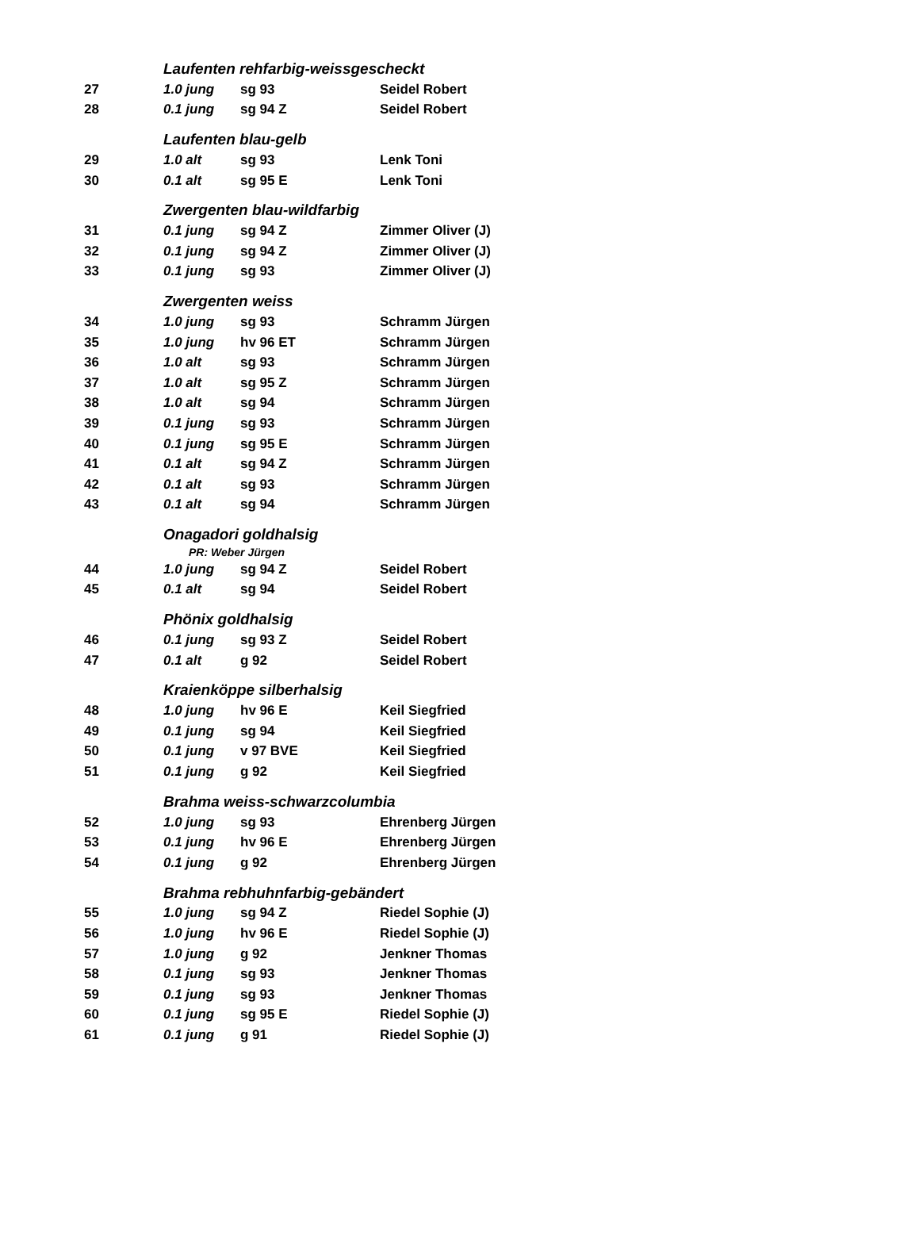| | Laufenten rehfarbig-weissgescheckt | | |
| 27 | 1.0 jung | sg 93 | Seidel Robert |
| 28 | 0.1 jung | sg 94 Z | Seidel Robert |
| | Laufenten blau-gelb | | |
| 29 | 1.0 alt | sg 93 | Lenk Toni |
| 30 | 0.1 alt | sg 95 E | Lenk Toni |
| | Zwergenten blau-wildfarbig | | |
| 31 | 0.1 jung | sg 94 Z | Zimmer Oliver (J) |
| 32 | 0.1 jung | sg 94 Z | Zimmer Oliver (J) |
| 33 | 0.1 jung | sg 93 | Zimmer Oliver (J) |
| | Zwergenten weiss | | |
| 34 | 1.0 jung | sg 93 | Schramm Jürgen |
| 35 | 1.0 jung | hv 96 ET | Schramm Jürgen |
| 36 | 1.0 alt | sg 93 | Schramm Jürgen |
| 37 | 1.0 alt | sg 95 Z | Schramm Jürgen |
| 38 | 1.0 alt | sg 94 | Schramm Jürgen |
| 39 | 0.1 jung | sg 93 | Schramm Jürgen |
| 40 | 0.1 jung | sg 95 E | Schramm Jürgen |
| 41 | 0.1 alt | sg 94 Z | Schramm Jürgen |
| 42 | 0.1 alt | sg 93 | Schramm Jürgen |
| 43 | 0.1 alt | sg 94 | Schramm Jürgen |
| | Onagadori goldhalsig | | |
| | PR: Weber Jürgen | | |
| 44 | 1.0 jung | sg 94 Z | Seidel Robert |
| 45 | 0.1 alt | sg 94 | Seidel Robert |
| | Phönix goldhalsig | | |
| 46 | 0.1 jung | sg 93 Z | Seidel Robert |
| 47 | 0.1 alt | g 92 | Seidel Robert |
| | Kraienköppe silberhalsig | | |
| 48 | 1.0 jung | hv 96 E | Keil Siegfried |
| 49 | 0.1 jung | sg 94 | Keil Siegfried |
| 50 | 0.1 jung | v 97 BVE | Keil Siegfried |
| 51 | 0.1 jung | g 92 | Keil Siegfried |
| | Brahma weiss-schwarzcolumbia | | |
| 52 | 1.0 jung | sg 93 | Ehrenberg Jürgen |
| 53 | 0.1 jung | hv 96 E | Ehrenberg Jürgen |
| 54 | 0.1 jung | g 92 | Ehrenberg Jürgen |
| | Brahma rebhuhnfarbig-gebändert | | |
| 55 | 1.0 jung | sg 94 Z | Riedel Sophie (J) |
| 56 | 1.0 jung | hv 96 E | Riedel Sophie (J) |
| 57 | 1.0 jung | g 92 | Jenkner Thomas |
| 58 | 0.1 jung | sg 93 | Jenkner Thomas |
| 59 | 0.1 jung | sg 93 | Jenkner Thomas |
| 60 | 0.1 jung | sg 95 E | Riedel Sophie (J) |
| 61 | 0.1 jung | g 91 | Riedel Sophie (J) |